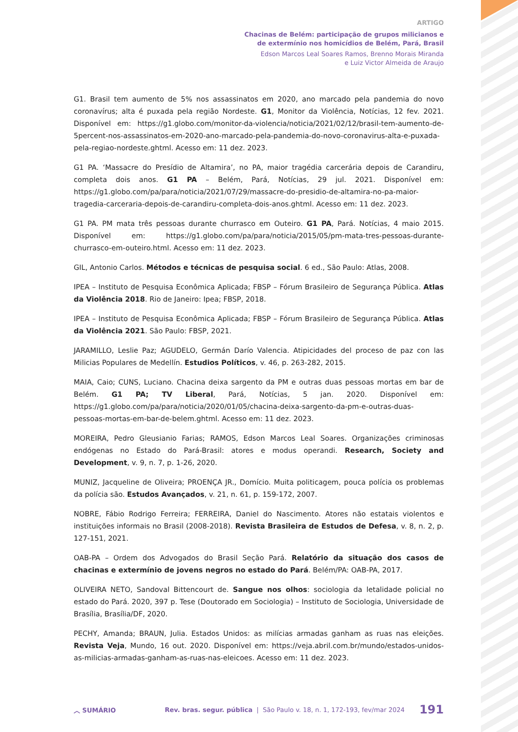ARTIGO
Chacinas de Belém: participação de grupos milicianos e
de extermínio nos homicídios de Belém, Pará, Brasil
Edson Marcos Leal Soares Ramos, Brenno Morais Miranda
e Luiz Victor Almeida de Araujo
G1. Brasil tem aumento de 5% nos assassinatos em 2020, ano marcado pela pandemia do novo coronavírus; alta é puxada pela região Nordeste. G1, Monitor da Violência, Notícias, 12 fev. 2021. Disponível em: https://g1.globo.com/monitor-da-violencia/noticia/2021/02/12/brasil-tem-aumento-de-5percent-nos-assassinatos-em-2020-ano-marcado-pela-pandemia-do-novo-coronavirus-alta-e-puxada-pela-regiao-nordeste.ghtml. Acesso em: 11 dez. 2023.
G1 PA. ‘Massacre do Presídio de Altamira’, no PA, maior tragédia carcerária depois de Carandiru, completa dois anos. G1 PA – Belém, Pará, Notícias, 29 jul. 2021. Disponível em: https://g1.globo.com/pa/para/noticia/2021/07/29/massacre-do-presidio-de-altamira-no-pa-maior-tragedia-carceraria-depois-de-carandiru-completa-dois-anos.ghtml. Acesso em: 11 dez. 2023.
G1 PA. PM mata três pessoas durante churrasco em Outeiro. G1 PA, Pará. Notícias, 4 maio 2015. Disponível em: https://g1.globo.com/pa/para/noticia/2015/05/pm-mata-tres-pessoas-durante-churrasco-em-outeiro.html. Acesso em: 11 dez. 2023.
GIL, Antonio Carlos. Métodos e técnicas de pesquisa social. 6 ed., São Paulo: Atlas, 2008.
IPEA – Instituto de Pesquisa Econômica Aplicada; FBSP – Fórum Brasileiro de Segurança Pública. Atlas da Violência 2018. Rio de Janeiro: Ipea; FBSP, 2018.
IPEA – Instituto de Pesquisa Econômica Aplicada; FBSP – Fórum Brasileiro de Segurança Pública. Atlas da Violência 2021. São Paulo: FBSP, 2021.
JARAMILLO, Leslie Paz; AGUDELO, Germán Darío Valencia. Atipicidades del proceso de paz con las Milicias Populares de Medellín. Estudios Políticos, v. 46, p. 263-282, 2015.
MAIA, Caio; CUNS, Luciano. Chacina deixa sargento da PM e outras duas pessoas mortas em bar de Belém. G1 PA; TV Liberal, Pará, Notícias, 5 jan. 2020. Disponível em: https://g1.globo.com/pa/para/noticia/2020/01/05/chacina-deixa-sargento-da-pm-e-outras-duas-pessoas-mortas-em-bar-de-belem.ghtml. Acesso em: 11 dez. 2023.
MOREIRA, Pedro Gleusianio Farias; RAMOS, Edson Marcos Leal Soares. Organizações criminosas endógenas no Estado do Pará-Brasil: atores e modus operandi. Research, Society and Development, v. 9, n. 7, p. 1-26, 2020.
MUNIZ, Jacqueline de Oliveira; PROENÇA JR., Domício. Muita politicagem, pouca polícia os problemas da polícia são. Estudos Avançados, v. 21, n. 61, p. 159-172, 2007.
NOBRE, Fábio Rodrigo Ferreira; FERREIRA, Daniel do Nascimento. Atores não estatais violentos e instituições informais no Brasil (2008-2018). Revista Brasileira de Estudos de Defesa, v. 8, n. 2, p. 127-151, 2021.
OAB-PA – Ordem dos Advogados do Brasil Seção Pará. Relatório da situação dos casos de chacinas e extermínio de jovens negros no estado do Pará. Belém/PA: OAB-PA, 2017.
OLIVEIRA NETO, Sandoval Bittencourt de. Sangue nos olhos: sociologia da letalidade policial no estado do Pará. 2020, 397 p. Tese (Doutorado em Sociologia) – Instituto de Sociologia, Universidade de Brasília, Brasília/DF, 2020.
PECHY, Amanda; BRAUN, Julia. Estados Unidos: as milícias armadas ganham as ruas nas eleições. Revista Veja, Mundo, 16 out. 2020. Disponível em: https://veja.abril.com.br/mundo/estados-unidos-as-milicias-armadas-ganham-as-ruas-nas-eleicoes. Acesso em: 11 dez. 2023.
︿ SUMÁRIO Rev. bras. segur. pública | São Paulo v. 18, n. 1, 172-193, fev/mar 2024 191